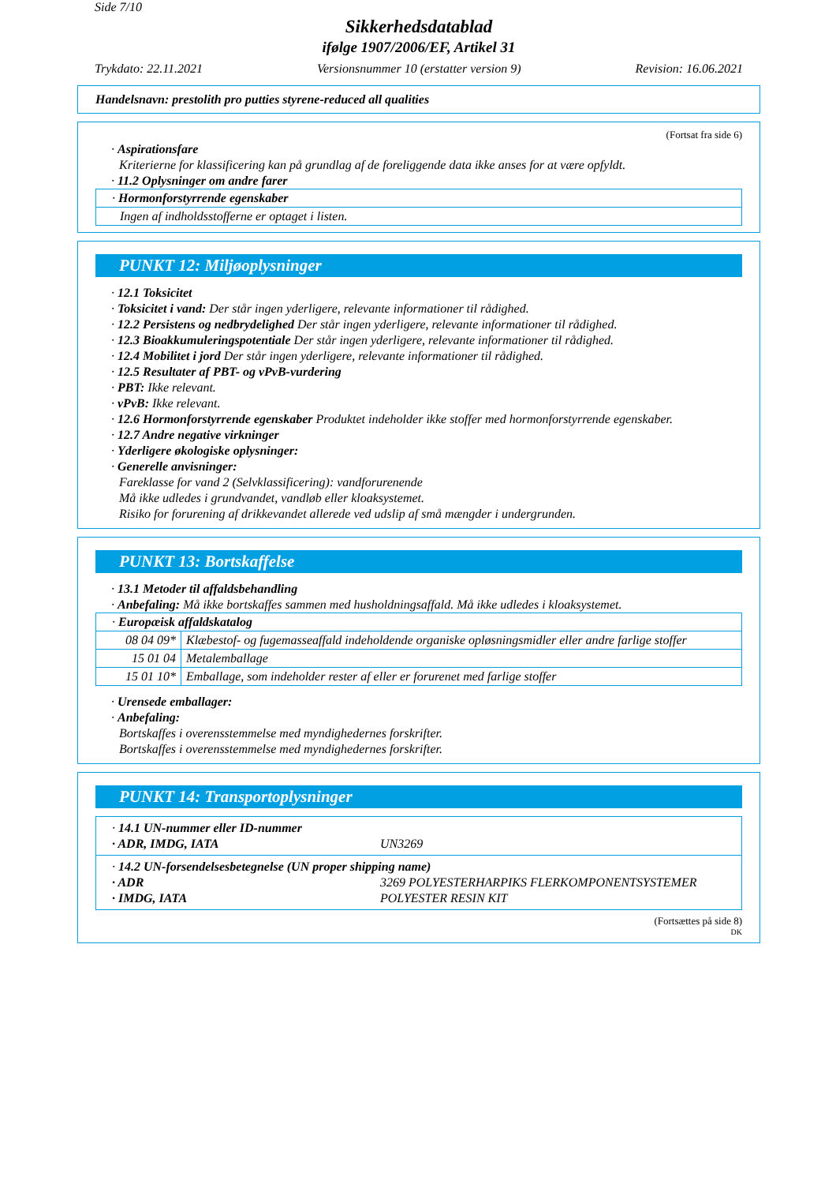Side 7/10
Sikkerhedsdatablad
ifølge 1907/2006/EF, Artikel 31
Trykdato: 22.11.2021 Versionsnummer 10 (erstatter version 9) Revision: 16.06.2021
Handelsnavn: prestolith pro putties styrene-reduced all qualities
(Fortsat fra side 6)
· Aspirationsfare
Kriterierne for klassificering kan på grundlag af de foreliggende data ikke anses for at være opfyldt.
· 11.2 Oplysninger om andre farer
| · Hormonforstyrrende egenskaber |
| Ingen af indholdsstofferne er optaget i listen. |
PUNKT 12: Miljøoplysninger
· 12.1 Toksicitet
· Toksicitet i vand: Der står ingen yderligere, relevante informationer til rådighed.
· 12.2 Persistens og nedbrydelighed Der står ingen yderligere, relevante informationer til rådighed.
· 12.3 Bioakkumuleringspotentiale Der står ingen yderligere, relevante informationer til rådighed.
· 12.4 Mobilitet i jord Der står ingen yderligere, relevante informationer til rådighed.
· 12.5 Resultater af PBT- og vPvB-vurdering
· PBT: Ikke relevant.
· vPvB: Ikke relevant.
· 12.6 Hormonforstyrrende egenskaber Produktet indeholder ikke stoffer med hormonforstyrrende egenskaber.
· 12.7 Andre negative virkninger
· Yderligere økologiske oplysninger:
· Generelle anvisninger:
Fareklasse for vand 2 (Selvklassificering): vandforurenende
Må ikke udledes i grundvandet, vandløb eller kloaksystemet.
Risiko for forurening af drikkevandet allerede ved udslip af små mængder i undergrunden.
* PUNKT 13: Bortskaffelse
· 13.1 Metoder til affaldsbehandling
· Anbefaling: Må ikke bortskaffes sammen med husholdningsaffald. Må ikke udledes i kloaksystemet.
| · Europæisk affaldskatalog | |
| 08 04 09* | Klæbestof- og fugemasseaffald indeholdende organiske opløsningsmidler eller andre farlige stoffer |
| 15 01 04 | Metalemballage |
| 15 01 10* | Emballage, som indeholder rester af eller er forurenet med farlige stoffer |
· Urensede emballager:
· Anbefaling:
Bortskaffes i overensstemmelse med myndighedernes forskrifter.
Bortskaffes i overensstemmelse med myndighedernes forskrifter.
* PUNKT 14: Transportoplysninger
· 14.1 UN-nummer eller ID-nummer
· ADR, IMDG, IATA UN3269
· 14.2 UN-forsendelsesbetegnelse (UN proper shipping name)
· ADR 3269 POLYESTERHARPIKS FLERKOMPONENTSYSTEMER
· IMDG, IATA POLYESTER RESIN KIT
(Fortsættes på side 8)
DK